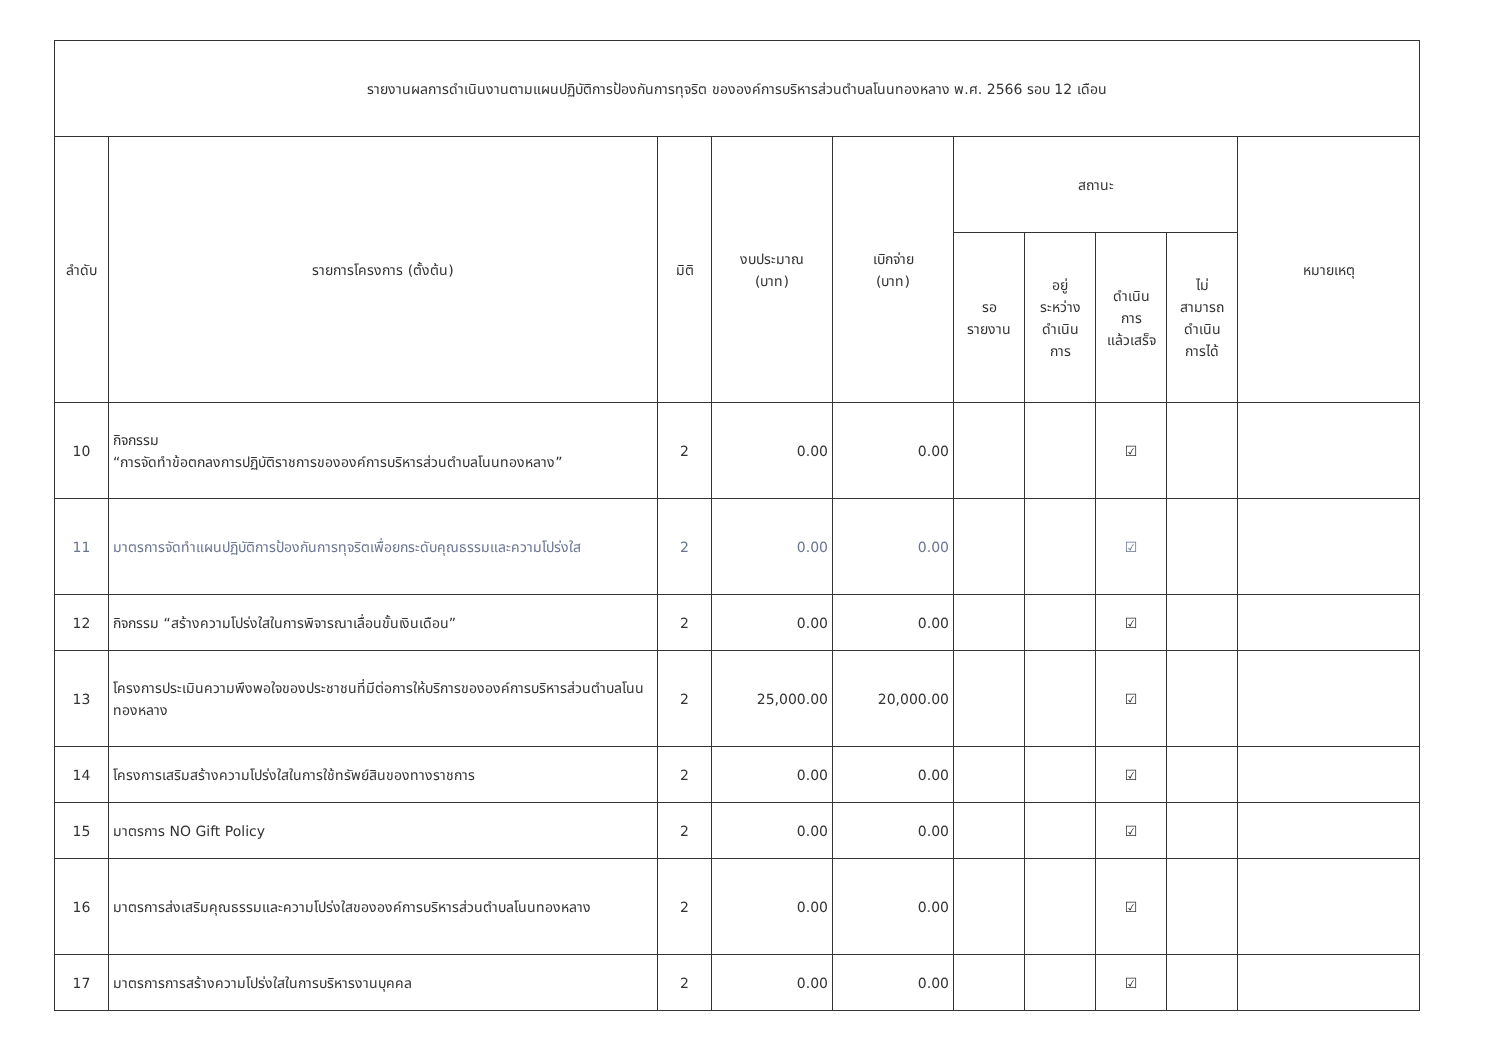| รายงานผลการดำเนินงานตามแผนปฏิบัติการป้องกันการทุจริต ขององค์การบริหารส่วนตำบลโนนทองหลาง พ.ศ. 2566 รอบ 12 เดือน | | | | | | | | | |
| --- | --- | --- | --- | --- | --- | --- | --- | --- | --- |
| ลำดับ | รายการโครงการ (ตั้งต้น) | มิติ | งบประมาณ (บาท) | เบิกจ่าย (บาท) | สถานะ | | | | หมายเหตุ |
| | | | | | รอ รายงาน | อยู่ ระหว่าง ดำเนิน การ | ดำเนิน การ แล้วเสร็จ | ไม่ สามารถ ดำเนิน การได้ | |
| 10 | กิจกรรม “การจัดทำข้อตกลงการปฏิบัติราชการขององค์การบริหารส่วนตำบลโนนทองหลาง” | 2 | 0.00 | 0.00 | | | ☑ | | |
| 11 | มาตรการจัดทำแผนปฏิบัติการป้องกันการทุจริตเพื่อยกระดับคุณธรรมและความโปร่งใส | 2 | 0.00 | 0.00 | | | ☑ | | |
| 12 | กิจกรรม “สร้างความโปร่งใสในการพิจารณาเลื่อนขั้นเงินเดือน” | 2 | 0.00 | 0.00 | | | ☑ | | |
| 13 | โครงการประเมินความพึงพอใจของประชาชนที่มีต่อการให้บริการขององค์การบริหารส่วนตำบลโนนทองหลาง | 2 | 25,000.00 | 20,000.00 | | | ☑ | | |
| 14 | โครงการเสริมสร้างความโปร่งใสในการใช้ทรัพย์สินของทางราชการ | 2 | 0.00 | 0.00 | | | ☑ | | |
| 15 | มาตรการ NO Gift Policy | 2 | 0.00 | 0.00 | | | ☑ | | |
| 16 | มาตรการส่งเสริมคุณธรรมและความโปร่งใสขององค์การบริหารส่วนตำบลโนนทองหลาง | 2 | 0.00 | 0.00 | | | ☑ | | |
| 17 | มาตรการการสร้างความโปร่งใสในการบริหารงานบุคคล | 2 | 0.00 | 0.00 | | | ☑ | | |